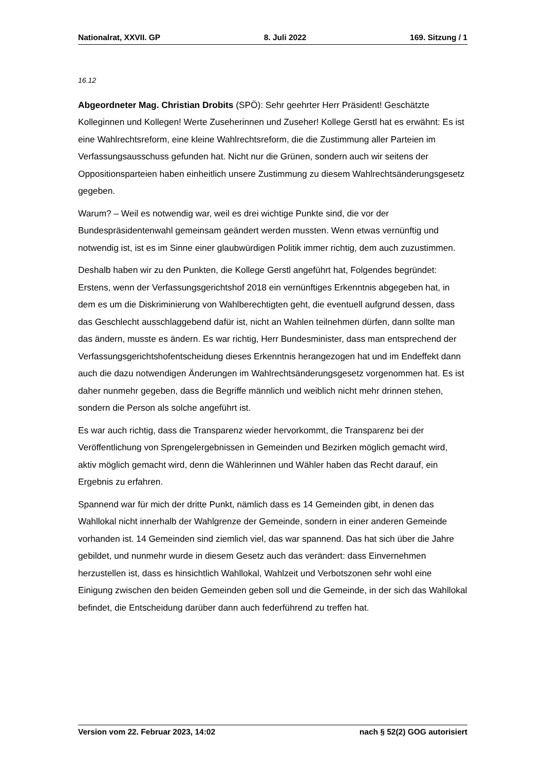Nationalrat, XXVII. GP 8. Juli 2022 169. Sitzung / 1
16.12
Abgeordneter Mag. Christian Drobits (SPÖ): Sehr geehrter Herr Präsident! Geschätzte Kolleginnen und Kollegen! Werte Zuseherinnen und Zuseher! Kollege Gerstl hat es erwähnt: Es ist eine Wahlrechtsreform, eine kleine Wahlrechtsreform, die die Zustimmung aller Parteien im Verfassungsausschuss gefunden hat. Nicht nur die Grünen, sondern auch wir seitens der Oppositionsparteien haben einheitlich unsere Zustimmung zu diesem Wahlrechtsänderungsgesetz gegeben.
Warum? – Weil es notwendig war, weil es drei wichtige Punkte sind, die vor der Bundespräsidentenwahl gemeinsam geändert werden mussten. Wenn etwas vernünftig und notwendig ist, ist es im Sinne einer glaubwürdigen Politik immer richtig, dem auch zuzustimmen.
Deshalb haben wir zu den Punkten, die Kollege Gerstl angeführt hat, Folgendes begründet: Erstens, wenn der Verfassungsgerichtshof 2018 ein vernünftiges Erkenntnis abgegeben hat, in dem es um die Diskriminierung von Wahlberechtigten geht, die eventuell aufgrund dessen, dass das Geschlecht ausschlaggebend dafür ist, nicht an Wahlen teilnehmen dürfen, dann sollte man das ändern, musste es ändern. Es war richtig, Herr Bundesminister, dass man entsprechend der Verfassungsgerichtshofentscheidung dieses Erkenntnis herangezogen hat und im Endeffekt dann auch die dazu notwendigen Änderungen im Wahlrechtsänderungsgesetz vorgenommen hat. Es ist daher nunmehr gegeben, dass die Begriffe männlich und weiblich nicht mehr drinnen stehen, sondern die Person als solche angeführt ist.
Es war auch richtig, dass die Transparenz wieder hervorkommt, die Transparenz bei der Veröffentlichung von Sprengelergebnissen in Gemeinden und Bezirken möglich gemacht wird, aktiv möglich gemacht wird, denn die Wählerinnen und Wähler haben das Recht darauf, ein Ergebnis zu erfahren.
Spannend war für mich der dritte Punkt, nämlich dass es 14 Gemeinden gibt, in denen das Wahllokal nicht innerhalb der Wahlgrenze der Gemeinde, sondern in einer anderen Gemeinde vorhanden ist. 14 Gemeinden sind ziemlich viel, das war spannend. Das hat sich über die Jahre gebildet, und nunmehr wurde in diesem Gesetz auch das verändert: dass Einvernehmen herzustellen ist, dass es hinsichtlich Wahllokal, Wahlzeit und Verbotszonen sehr wohl eine Einigung zwischen den beiden Gemeinden geben soll und die Gemeinde, in der sich das Wahllokal befindet, die Entscheidung darüber dann auch federführend zu treffen hat.
Version vom 22. Februar 2023, 14:02 nach § 52(2) GOG autorisiert